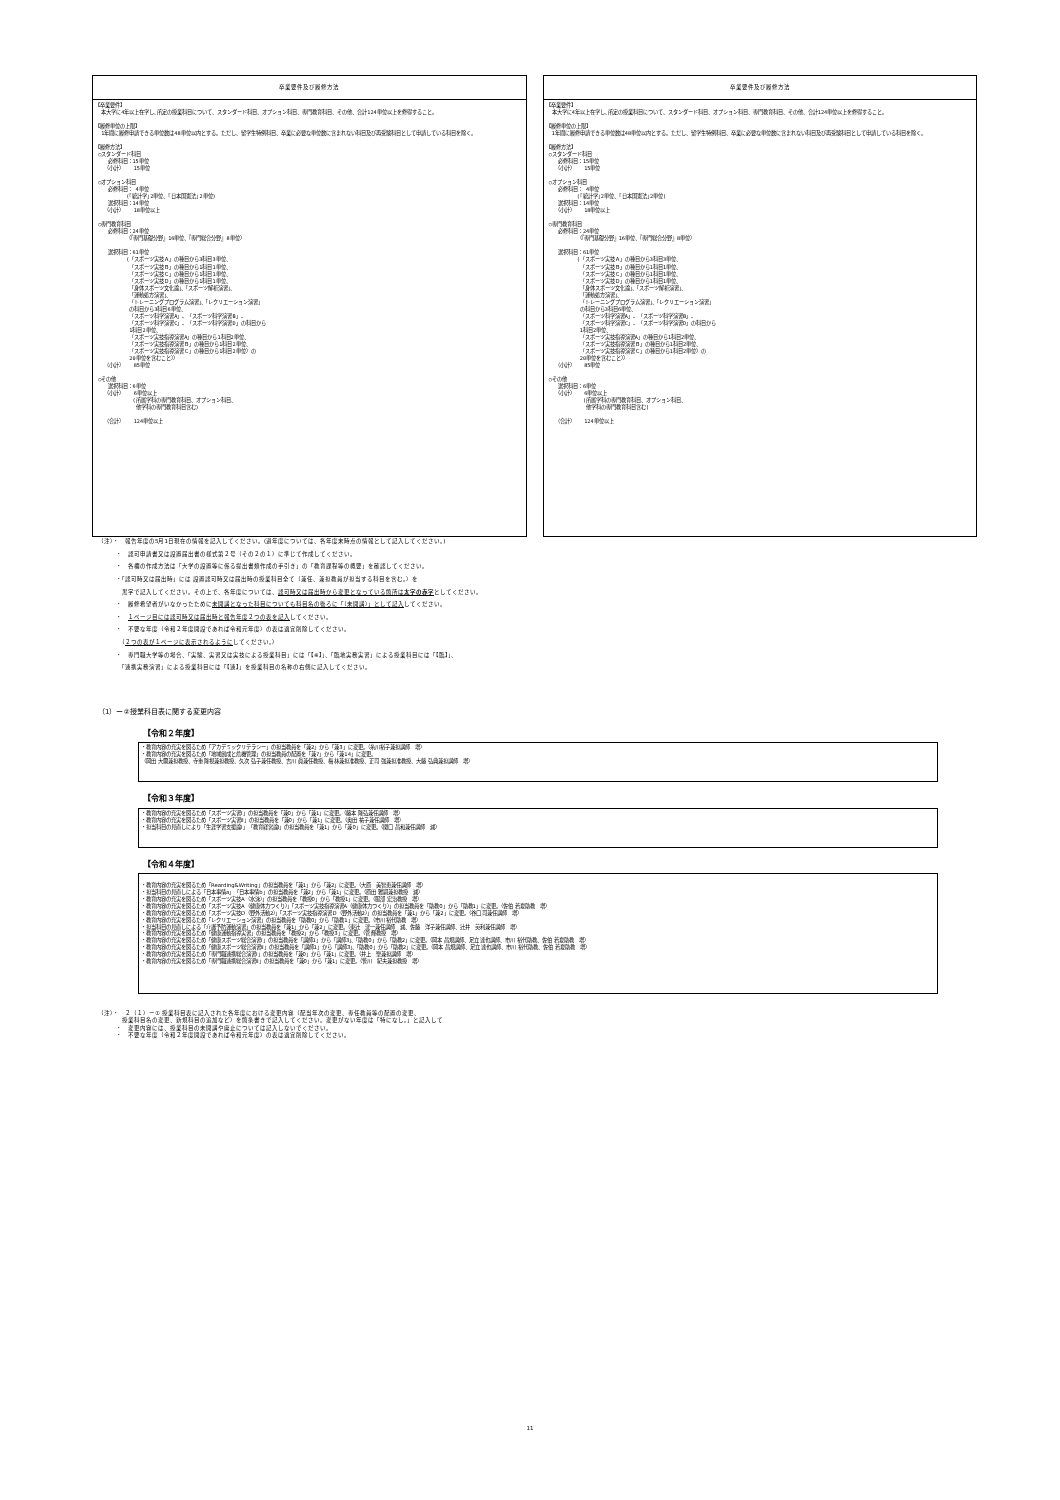卒業要件及び履修方法
【卒業要件】
  本大学に4年以上在学し､所定の授業科目について、スタンダード科目、オプション科目、専門教育科目、その他、合計124単位以上を修得すること。

【履修単位の上限】
  1年間に履修申請できる単位数は48単位以内とする。ただし、留学生特例科目、卒業に必要な単位数に含まれない科目及び再受験科目として申請している科目を除く。

【履修方法】
 ○スタンダード科目
    必修科目：15単位
   （小計）   15単位

 ○オプション科目
    必修科目： 4単位
          (｢統計学｣2単位、｢日本国憲法｣2単位)
    選択科目：14単位
   （小計）   18単位以上

 ○専門教育科目
    必修科目：24単位
          （『専門基礎分野』16単位、『専門総合分野』8単位）

    選択科目：61単位
          (「スポーツ実技Ａ」の種目から3科目3単位、
           「スポーツ実技Ｂ」の種目から1科目1単位、
           「スポーツ実技Ｃ」の種目から1科目1単位、
           「スポーツ実技Ｄ」の種目から1科目1単位、
           「身体スポーツ文化論」、「スポーツ解析演習」、
           「運動処方演習」、
           「トレーニングプログラム演習」、「レクリエーション演習」
           の科目から3科目6単位、
           「スポーツ科学演習A」、「スポーツ科学演習B」、
           「スポーツ科学演習C」、「スポーツ科学演習D」の科目から
           1科目2単位、
           「スポーツ実技指導演習A」の種目から1科目2単位、
           「スポーツ実技指導演習Ｂ」の種目から1科目2単位、
           「スポーツ実技指導演習Ｃ」の種目から1科目2単位）の
           20単位を含むこと））
   （小計）   85単位

 ○その他
    選択科目：6単位
   （小計）   6単位以上
            (所属学科の専門教育科目、オプション科目、
             他学科の専門教育科目含む)

   （合計）   124単位以上
卒業要件及び履修方法
【卒業要件】
  本大学に4年以上在学し､所定の授業科目について、スタンダード科目、オプション科目、専門教育科目、その他、合計124単位以上を修得すること。

【履修単位の上限】
  1年間に履修申請できる単位数は48単位以内とする。ただし、留学生特例科目、卒業に必要な単位数に含まれない科目及び再受験科目として申請している科目を除く。

【履修方法】
 ○スタンダード科目
    必修科目：15単位
   （小計）   15単位

 ○オプション科目
    必修科目： 4単位
          (｢統計学｣2単位、｢日本国憲法｣2単位)
    選択科目：14単位
   （小計）   18単位以上

 ○専門教育科目
    必修科目：24単位
          （『専門基礎分野』16単位、『専門総合分野』8単位）

    選択科目：61単位
          (「スポーツ実技Ａ」の種目から3科目3単位、
           「スポーツ実技Ｂ」の種目から1科目1単位、
           「スポーツ実技Ｃ」の種目から1科目1単位、
           「スポーツ実技Ｄ」の種目から1科目1単位、
           「身体スポーツ文化論」、「スポーツ解析演習」、
           「運動処方演習」、
           「トレーニングプログラム演習」、「レクリエーション演習」
           の科目から3科目6単位、
           「スポーツ科学演習A」、「スポーツ科学演習B」、
           「スポーツ科学演習C」、「スポーツ科学演習D」の科目から
           1科目2単位、
           「スポーツ実技指導演習A」の種目から1科目2単位、
           「スポーツ実技指導演習Ｂ」の種目から1科目2単位、
           「スポーツ実技指導演習Ｃ」の種目から1科目2単位）の
           20単位を含むこと））
   （小計）   85単位

 ○その他
    選択科目：6単位
   （小計）   6単位以上
            (所属学科の専門教育科目、オプション科目、
             他学科の専門教育科目含む)

   （合計）   124単位以上
（注）・　報告年度の5月1日現在の情報を記入してください。(過年度については、各年度末時点の情報として記入してください。)
　　　・　認可申請書又は設置届出書の様式第２号（その２の１）に準じて作成してください。
　　　・　各欄の作成方法は「大学の設置等に係る提出書類作成の手引き」の「教育課程等の概要」を確認してください。
　　　・「認可時又は届出時」には 設置認可時又は届出時の授業科目全て（兼任、兼担教員が担当する科目を含む。）を
　　　　黒字で記入してください。その上で、各年度については、認可時又は届出時から変更となっている箇所は太字の赤字としてください。
　　　・　履修希望者がいなかったために未開講となった科目についても科目名の後ろに「（未開講）」として記入してください。
　　　・　１ページ目には認可時又は届出時と報告年度２つの表を記入してください。
　　　・　不要な年度（令和２年度開設であれば令和元年度）の表は適宜削除してください。
　　　　（２つの表が１ページに表示されるようにしてください。）
　　　・　専門職大学等の場合、「実験、実習又は実技による授業科目」には「【※】」、「臨地実務実習」による授業科目には「【臨】」、
　　　　「連携実務演習」による授業科目には「【連】」を授業科目の名称の右側に記入してください。
（1）ー②授業科目表に関する変更内容
【令和２年度】
・教育内容の充実を図るため「アカデミックリテラシー」の担当教員を「兼2」から「兼3」に変更。（糸川裕子兼担講師　増）
・教育内容の充実を図るため「地域創成と危機管理」の担当教員の配置を「兼7」から「兼14」に変更。
（岡田 大爾兼担教授、寺重 隆視兼担教授、久次 弘子兼任教授、吉川 眞兼任教授、梅 林兼担准教授、正司 強兼担准教授、大藤 弘典兼担講師　増）
【令和３年度】
・教育内容の充実を図るため「スポーツ実習Ⅰ」の担当教員を「兼0」から「兼1」に変更。（藤本 隆弘兼任講師　増）
・教育内容の充実を図るため「スポーツ実習Ⅱ」の担当教員を「兼0」から「兼1」に変更。（奥田 祐子兼任講師　増）
・担当科目の見直しにより「生涯学習支援論Ⅰ」「教育経営論Ⅰ」の担当教員を「兼1」から「兼0」に変更。（関口 昌和兼任講師　減）
【令和４年度】
・教育内容の充実を図るため「Rearding&Writing」の担当教員を「兼1」から「兼2」に変更。（大原　美智恵兼任講師　増）
・担当科目の見直しによる「日本事情a」「日本事情b」の担当教員を「兼2」から「兼1」に変更。（原田 雅嗣兼担教授　減）
・教育内容の充実を図るため「スポーツ実技A（水泳）」の担当教員を「教授0」から「教授1」に変更。（服部 宏治教授　増）
・教育内容の充実を図るため「スポーツ実技A（健康体力つくり）」「スポーツ実技指導演習A（健康体力つくり）」の担当教員を「助教0」から「助教1」に変更。（佐伯 若夏助教　増）
・教育内容の充実を図るため「スポーツ実技D（野外活動2）」「スポーツ実技指導演習D（野外活動2）」の担当教員を「兼1」から「兼2」に変更。（谷口 司兼任講師　増）
・教育内容の充実を図るため「レクリエーション演習」の担当教員を「助教0」から「助教1」に変更。（市川 裕代助教　増）
・担当科目の見直しによる「介護予防運動演習」の担当教員を「兼1」から「兼2」に変更。（東辻　洸一兼任講師　減、佐藤　洋子兼任講師、辻井　英利兼任講師　増）
・教育内容の充実を図るため「健康運動指導実習」の担当教員を「教授2」から「教授3」に変更。（菅 輝教授　増）
・教育内容の充実を図るため「健康スポーツ総合演習Ⅰ」の担当教員を「講師1」から「講師3」、「助教0」から「助教2」に変更。（岡本 昌規講師、足立 達也講師、市川 裕代助教、佐伯 若夏助教　増）
・教育内容の充実を図るため「健康スポーツ総合演習Ⅱ」の担当教員を「講師1」から「講師3」、「助教0」から「助教2」に変更。（岡本 昌規講師、足立 達也講師、市川 裕代助教、佐伯 若夏助教　増）
・教育内容の充実を図るため「専門職連携総合演習Ⅰ」の担当教員を「兼0」から「兼1」に変更。（井上　聖兼担講師　増）
・教育内容の充実を図るため「専門職連携総合演習Ⅱ」の担当教員を「兼0」から「兼1」に変更。（笹川　紀夫兼担教授　増）
（注）・　２（１）ー① 授業科目表に記入された各年度における変更内容（配当年次の変更、専任教員等の配置の変更、
　　　　授業科目名の変更、新規科目の追加など）を箇条書きで記入してください。変更がない年度は「特になし。」と記入して
　　　・　変更内容には、授業科目の未開講や廃止については記入しないでください。
　　　・　不要な年度（令和２年度開設であれば令和元年度）の表は適宜削除してください。
11